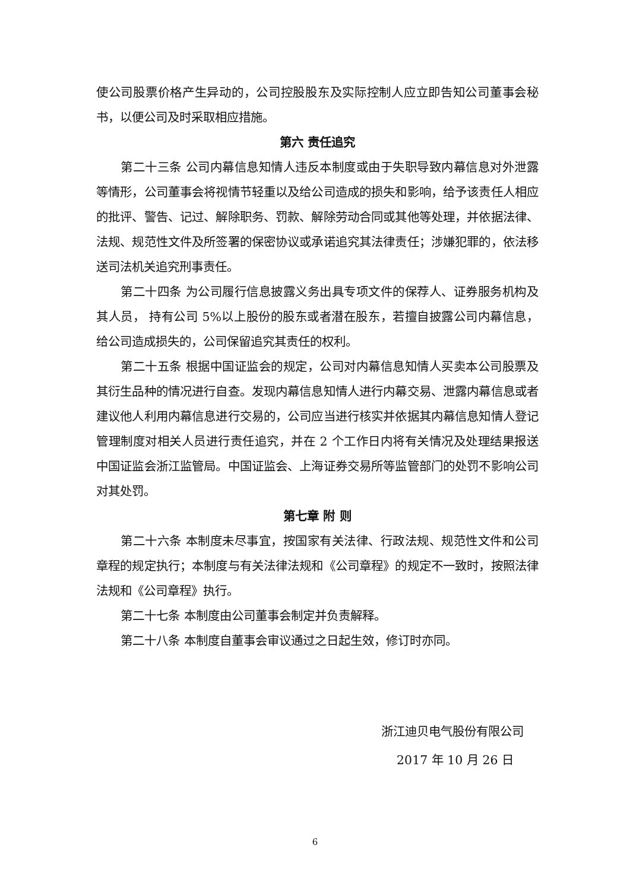使公司股票价格产生异动的，公司控股股东及实际控制人应立即告知公司董事会秘书，以便公司及时采取相应措施。
第六 责任追究
第二十三条 公司内幕信息知情人违反本制度或由于失职导致内幕信息对外泄露等情形，公司董事会将视情节轻重以及给公司造成的损失和影响，给予该责任人相应的批评、警告、记过、解除职务、罚款、解除劳动合同或其他等处理，并依据法律、法规、规范性文件及所签署的保密协议或承诺追究其法律责任；涉嫌犯罪的，依法移送司法机关追究刑事责任。
第二十四条 为公司履行信息披露义务出具专项文件的保荐人、证券服务机构及其人员， 持有公司 5%以上股份的股东或者潜在股东，若擅自披露公司内幕信息，给公司造成损失的，公司保留追究其责任的权利。
第二十五条 根据中国证监会的规定，公司对内幕信息知情人买卖本公司股票及其衍生品种的情况进行自查。发现内幕信息知情人进行内幕交易、泄露内幕信息或者建议他人利用内幕信息进行交易的，公司应当进行核实并依据其内幕信息知情人登记管理制度对相关人员进行责任追究，并在 2 个工作日内将有关情况及处理结果报送中国证监会浙江监管局。中国证监会、上海证券交易所等监管部门的处罚不影响公司对其处罚。
第七章 附 则
第二十六条 本制度未尽事宜，按国家有关法律、行政法规、规范性文件和公司章程的规定执行；本制度与有关法律法规和《公司章程》的规定不一致时，按照法律法规和《公司章程》执行。
第二十七条 本制度由公司董事会制定并负责解释。
第二十八条 本制度自董事会审议通过之日起生效，修订时亦同。
浙江迪贝电气股份有限公司
2017 年 10 月 26 日
6